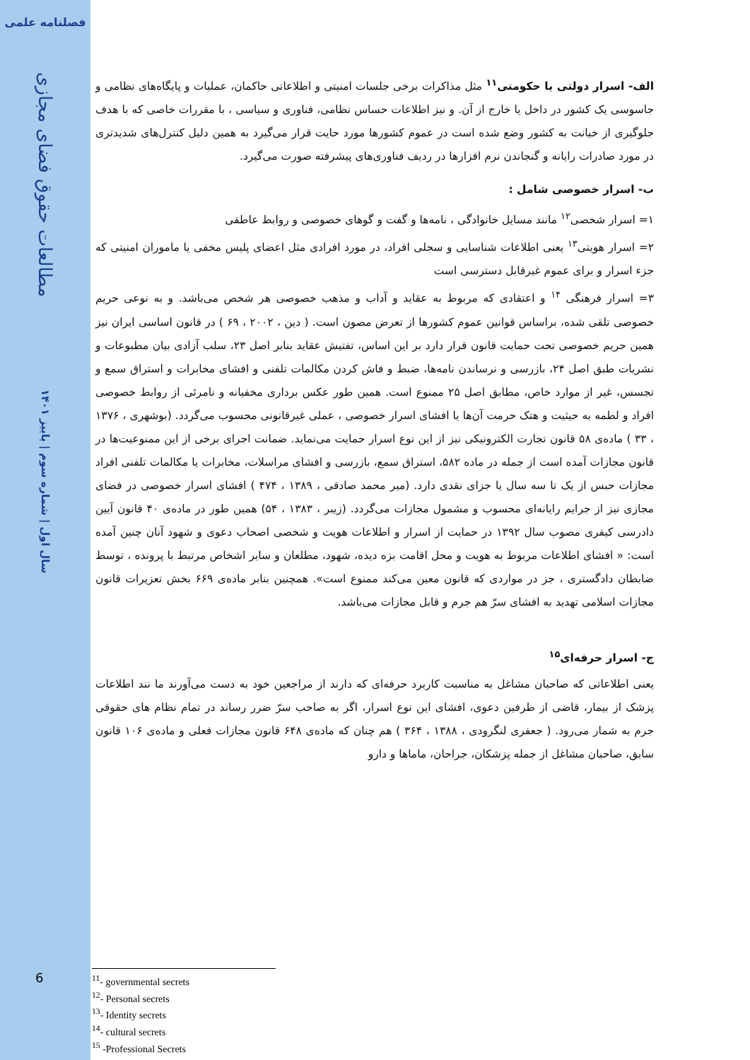فصلنامه علمی
مطالعات حقوق فضای مجازی
سال اول | شماره سوم | پاییز ۱۴۰۱
6
الف- اسرار دولتی یا حکومتی<sup>۱۱</sup> مثل مذاکرات برخی جلسات امنیتی و اطلاعاتی حاکمان، عملیات و پایگاه‌های نظامی و جاسوسی یک کشور در داخل یا خارج از آن. و نیز اطلاعات حساس نظامی، فناوری و سیاسی ، با مقررات خاصی که با هدف جلوگیری از خیانت به کشور وضع شده است در عموم کشورها مورد حایت قرار می‌گیرد به همین دلیل کنترل‌های شدیدتری در مورد صادرات رایانه و گنجاندن نرم افزارها در ردیف فناوری‌های پیشرفته صورت می‌گیرد.
ب- اسرار خصوصی شامل :
۱= اسرار شخصی<sup>۱۲</sup> مانند مسایل خانوادگی ، نامه‌ها و گفت و گوهای خصوصی و روابط عاطفی
۲= اسرار هویتی<sup>۱۳</sup> یعنی اطلاعات شناسایی و سجلی افراد، در مورد افرادی مثل اعضای پلیس مخفی یا ماموران امنیتی که جزء اسرار و برای عموم غیرقابل دسترسی است
۳= اسرار فرهنگی <sup>۱۴</sup> و اعتقادی که مربوط به عقاید و آداب و مذهب خصوصی هر شخص می‌باشد. و به نوعی حریم خصوصی تلقی شده، براساس قوانین عموم کشورها از تعرض مصون است. ( دین ، ۲۰۰۲ ، ۶۹ ) در قانون اساسی ایران نیز همین حریم خصوصی تحت حمایت قانون قرار دارد بر این اساس، تفتیش عقاید بنابر اصل ۲۳، سلب آزادی بیان مطبوعات و نشریات طبق اصل ۲۴، بازرسی و نرساندن نامه‌ها، ضبط و فاش کردن مکالمات تلفنی و افشای مخابرات و استراق سمع و تجسس، غیر از موارد خاص، مطابق اصل ۲۵ ممنوع است. همین طور عکس برداری مخفیانه و نامرئی از روابط خصوصی افراد و لطمه به حیثیت و هتک حرمت آن‌ها یا افشای اسرار خصوصی ، عملی غیرقانونی محسوب می‌گردد. (بوشهری ، ۱۳۷۶ ، ۳۳ ) ماده‌ی ۵۸ قانون تجارت الکترونیکی نیز از این نوع اسرار حمایت می‌نماید. ضمانت اجرای برخی از این ممنوعیت‌ها در قانون مجازات آمده است از جمله در ماده ۵۸۲، استراق سمع، بازرسی و افشای مراسلات، مخابرات یا مکالمات تلفنی افراد مجازات حبس از یک تا سه سال یا جزای نقدی دارد. (میر محمد صادقی ، ۱۳۸۹ ، ۴۷۴ ) افشای اسرار خصوصی در فضای مجازی نیز از جرایم رایانه‌ای محسوب و مشمول مجازات می‌گردد. (زیبر ، ۱۳۸۳ ، ۵۴) همین طور در ماده‌ی ۴۰ قانون آیین دادرسی کیفری مصوب سال ۱۳۹۲ در حمایت از اسرار و اطلاعات هویت و شخصی اصحاب دعوی و شهود آنان چنین آمده است: « افشای اطلاعات مربوط به هویت و محل اقامت بزه دیده، شهود، مطلعان و سایر اشخاص مرتبط با پرونده ، توسط ضابطان دادگستری ، جز در مواردی که قانون معین می‌کند ممنوع است». همچنین بنابر ماده‌ی ۶۶۹ بخش تعزیرات قانون مجازات اسلامی تهدید به افشای سرّ هم جرم و قابل مجازات می‌باشد.
ج- اسرار حرفه‌ای<sup>۱۵</sup>
یعنی اطلاعاتی که صاحبان مشاغل به مناسبت کاربرد حرفه‌ای که دارند از مراجعین خود به دست می‌آورند ما نند اطلاعات پزشک از بیمار، قاضی از طرفین دعوی، افشای این نوع اسرار، اگر به صاحب سرّ ضرر رساند در تمام نظام های حقوقی جرم به شمار می‌رود. ( جعفری لنگرودی ، ۱۳۸۸ ، ۳۶۴ ) هم چنان که ماده‌ی ۶۴۸ قانون مجازات فعلی و ماده‌ی ۱۰۶ قانون سابق، صاحبان مشاغل از جمله پزشکان، جراحان، ماماها و دارو
<sup>11</sup>- governmental secrets
<sup>12</sup>- Personal secrets
<sup>13</sup>- Identity secrets
<sup>14</sup>- cultural secrets
<sup>15</sup> -Professional Secrets